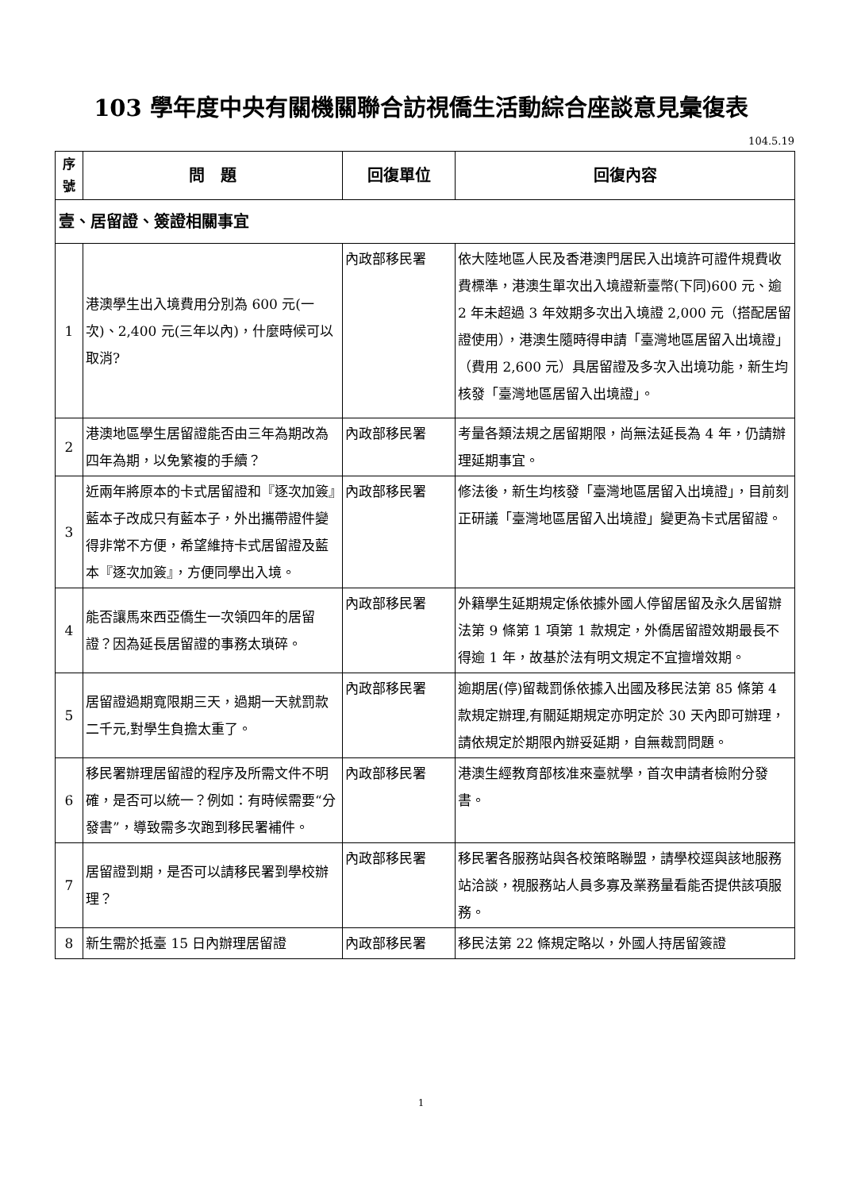103 學年度中央有關機關聯合訪視僑生活動綜合座談意見彙復表
104.5.19
| 序號 | 問 題 | 回復單位 | 回復內容 |
| --- | --- | --- | --- |
| 壹、居留證、簽證相關事宜 | | | |
| 1 | 港澳學生出入境費用分別為 600 元(一次)、2,400 元(三年以內)，什麼時候可以取消? | 內政部移民署 | 依大陸地區人民及香港澳門居民入出境許可證件規費收費標準，港澳生單次出入境證新臺幣(下同)600 元、逾 2 年未超過 3 年效期多次出入境證 2,000 元（搭配居留證使用），港澳生隨時得申請「臺灣地區居留入出境證」（費用 2,600 元）具居留證及多次入出境功能，新生均核發「臺灣地區居留入出境證」。 |
| 2 | 港澳地區學生居留證能否由三年為期改為四年為期，以免繁複的手續？ | 內政部移民署 | 考量各類法規之居留期限，尚無法延長為 4 年，仍請辦理延期事宜。 |
| 3 | 近兩年將原本的卡式居留證和『逐次加簽』藍本子改成只有藍本子，外出攜帶證件變得非常不方便，希望維持卡式居留證及藍本『逐次加簽』，方便同學出入境。 | 內政部移民署 | 修法後，新生均核發「臺灣地區居留入出境證」，目前刻正研議「臺灣地區居留入出境證」變更為卡式居留證。 |
| 4 | 能否讓馬來西亞僑生一次領四年的居留證？因為延長居留證的事務太瑣碎。 | 內政部移民署 | 外籍學生延期規定係依據外國人停留居留及永久居留辦法第 9 條第 1 項第 1 款規定，外僑居留證效期最長不得逾 1 年，故基於法有明文規定不宜擅增效期。 |
| 5 | 居留證過期寬限期三天，過期一天就罰款二千元,對學生負擔太重了。 | 內政部移民署 | 逾期居(停)留裁罰係依據入出國及移民法第 85 條第 4 款規定辦理,有關延期規定亦明定於 30 天內即可辦理，請依規定於期限內辦妥延期，自無裁罰問題。 |
| 6 | 移民署辦理居留證的程序及所需文件不明確，是否可以統一？例如：有時候需要“分發書”，導致需多次跑到移民署補件。 | 內政部移民署 | 港澳生經教育部核准來臺就學，首次申請者檢附分發書。 |
| 7 | 居留證到期，是否可以請移民署到學校辦理？ | 內政部移民署 | 移民署各服務站與各校策略聯盟，請學校逕與該地服務站洽談，視服務站人員多寡及業務量看能否提供該項服務。 |
| 8 | 新生需於抵臺 15 日內辦理居留證 | 內政部移民署 | 移民法第 22 條規定略以，外國人持居留簽證 |
1